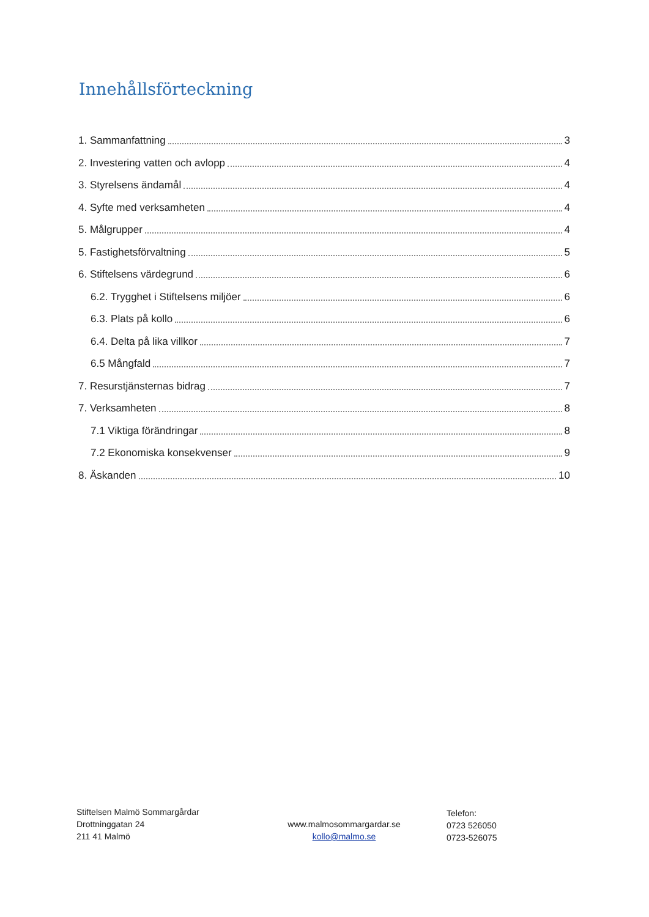Innehållsförteckning
1. Sammanfattning 3
2. Investering vatten och avlopp 4
3. Styrelsens ändamål 4
4. Syfte med verksamheten 4
5. Målgrupper 4
5. Fastighetsförvaltning 5
6. Stiftelsens värdegrund 6
6.2. Trygghet i Stiftelsens miljöer 6
6.3. Plats på kollo 6
6.4. Delta på lika villkor 7
6.5 Mångfald 7
7. Resurstjänsternas bidrag 7
7. Verksamheten 8
7.1 Viktiga förändringar 8
7.2 Ekonomiska konsekvenser 9
8. Äskanden 10
Stiftelsen Malmö Sommargårdar
Drottninggatan 24
211 41 Malmö
www.malmosommargardar.se
kollo@malmo.se
Telefon:
0723 526050
0723-526075